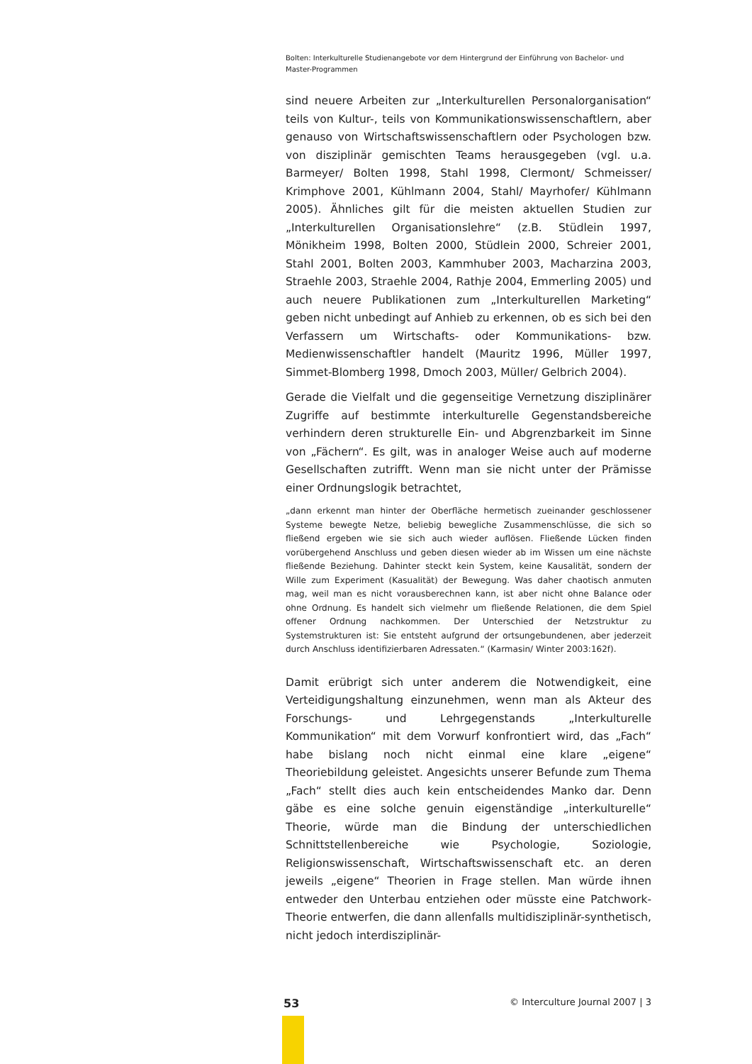Bolten: Interkulturelle Studienangebote vor dem Hintergrund der Einführung von Bachelor- und Master-Programmen
sind neuere Arbeiten zur „Interkulturellen Personalorganisation“ teils von Kultur-, teils von Kommunikationswissenschaftlern, aber genauso von Wirtschaftswissenschaftlern oder Psychologen bzw. von disziplinär gemischten Teams herausgegeben (vgl. u.a. Barmeyer/ Bolten 1998, Stahl 1998, Clermont/ Schmeisser/ Krimphove 2001, Kühlmann 2004, Stahl/ Mayrhofer/ Kühlmann 2005). Ähnliches gilt für die meisten aktuellen Studien zur „Interkulturellen Organisationslehre“ (z.B. Stüdlein 1997, Mönikheim 1998, Bolten 2000, Stüdlein 2000, Schreier 2001, Stahl 2001, Bolten 2003, Kammhuber 2003, Macharzina 2003, Straehle 2003, Straehle 2004, Rathje 2004, Emmerling 2005) und auch neuere Publikationen zum „Interkulturellen Marketing“ geben nicht unbedingt auf Anhieb zu erkennen, ob es sich bei den Verfassern um Wirtschafts- oder Kommunikations- bzw. Medienwissenschaftler handelt (Mauritz 1996, Müller 1997, Simmet-Blomberg 1998, Dmoch 2003, Müller/ Gelbrich 2004).
Gerade die Vielfalt und die gegenseitige Vernetzung disziplinärer Zugriffe auf bestimmte interkulturelle Gegenstandsbereiche verhindern deren strukturelle Ein- und Abgrenzbarkeit im Sinne von „Fächern“. Es gilt, was in analoger Weise auch auf moderne Gesellschaften zutrifft. Wenn man sie nicht unter der Prämisse einer Ordnungslogik betrachtet,
„dann erkennt man hinter der Oberfläche hermetisch zueinander geschlossener Systeme bewegte Netze, beliebig bewegliche Zusammenschlüsse, die sich so fließend ergeben wie sie sich auch wieder auflösen. Fließende Lücken finden vorübergehend Anschluss und geben diesen wieder ab im Wissen um eine nächste fließende Beziehung. Dahinter steckt kein System, keine Kausalität, sondern der Wille zum Experiment (Kasualität) der Bewegung. Was daher chaotisch anmuten mag, weil man es nicht vorausberechnen kann, ist aber nicht ohne Balance oder ohne Ordnung. Es handelt sich vielmehr um fließende Relationen, die dem Spiel offener Ordnung nachkommen. Der Unterschied der Netzstruktur zu Systemstrukturen ist: Sie entsteht aufgrund der ortsungebundenen, aber jederzeit durch Anschluss identifizierbaren Adressaten.“ (Karmasin/ Winter 2003:162f).
Damit erübrigt sich unter anderem die Notwendigkeit, eine Verteidigungshaltung einzunehmen, wenn man als Akteur des Forschungs- und Lehrgegenstands „Interkulturelle Kommunikation“ mit dem Vorwurf konfrontiert wird, das „Fach“ habe bislang noch nicht einmal eine klare „eigene“ Theoriebildung geleistet. Angesichts unserer Befunde zum Thema „Fach“ stellt dies auch kein entscheidendes Manko dar. Denn gäbe es eine solche genuin eigenständige „interkulturelle“ Theorie, würde man die Bindung der unterschiedlichen Schnittstellenbereiche wie Psychologie, Soziologie, Religionswissenschaft, Wirtschaftswissenschaft etc. an deren jeweils „eigene“ Theorien in Frage stellen. Man würde ihnen entweder den Unterbau entziehen oder müsste eine Patchwork-Theorie entwerfen, die dann allenfalls multidisziplinär-synthetisch, nicht jedoch interdisziplinär-
53 © Interculture Journal 2007 | 3